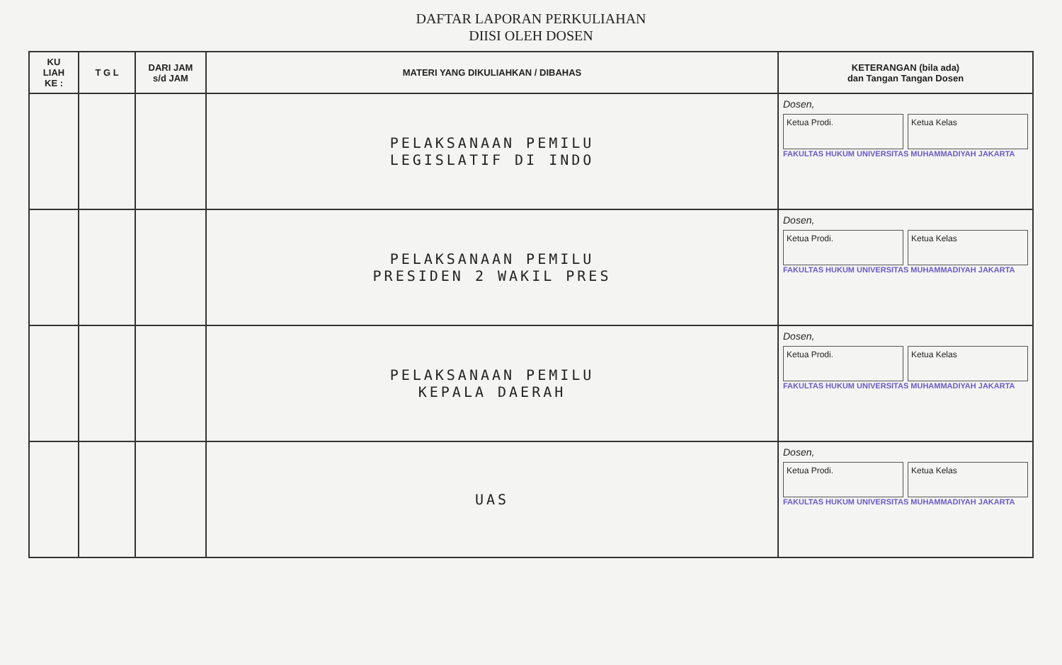DAFTAR LAPORAN PERKULIAHAN
DIISI OLEH DOSEN
| KU LIAH KE : | T G L | DARI JAM s/d JAM | MATERI YANG DIKULIAHKAN / DIBAHAS | KETERANGAN (bila ada) dan Tangan Tangan Dosen |
| --- | --- | --- | --- | --- |
| | | | PELAKSANAAN PEMILU LEGISLATIF DI INDO | Dosen, Ketua Prodi. Ketua Kelas FAKULTAS HUKUM UNIVERSITAS MUHAMMADIYAH JAKARTA |
| | | | PELAKSANAAN PEMILU PRESIDEN 2 WAKIL PRES | Dosen, Ketua Prodi. Ketua Kelas FAKULTAS HUKUM UNIVERSITAS MUHAMMADIYAH JAKARTA |
| | | | PELAKSANAAN PEMILU KEPALA DAERAH | Dosen, Ketua Prodi. Ketua Kelas FAKULTAS HUKUM UNIVERSITAS MUHAMMADIYAH JAKARTA |
| | | | UAS | Dosen, Ketua Prodi. Ketua Kelas FAKULTAS HUKUM UNIVERSITAS MUHAMMADIYAH JAKARTA |